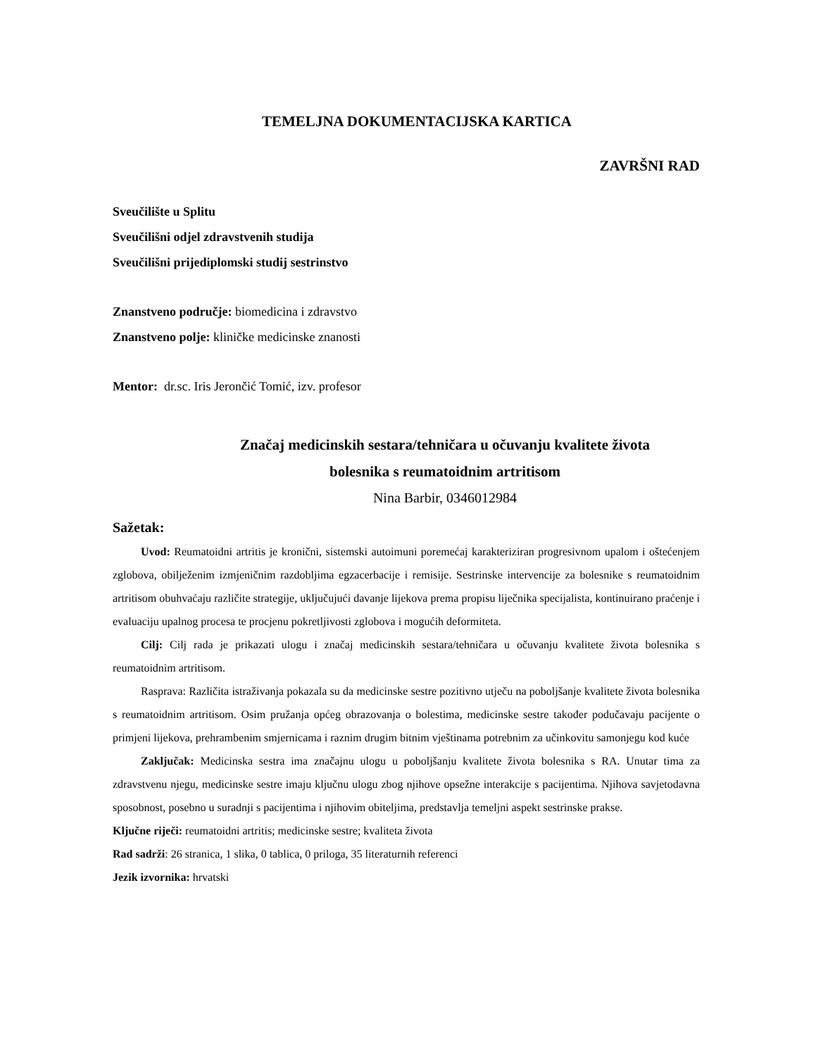TEMELJNA DOKUMENTACIJSKA KARTICA
ZAVRŠNI RAD
Sveučilište u Splitu
Sveučilišni odjel zdravstvenih studija
Sveučilišni prijediplomski studij sestrinstvo
Znanstveno područje: biomedicina i zdravstvo
Znanstveno polje: kliničke medicinske znanosti
Mentor: dr.sc. Iris Jerončić Tomić, izv. profesor
Značaj medicinskih sestara/tehničara u očuvanju kvalitete života
bolesnika s reumatoidnim artritisom
Nina Barbir, 0346012984
Sažetak:
Uvod: Reumatoidni artritis je kronični, sistemski autoimuni poremećaj karakteriziran progresivnom upalom i oštećenjem zglobova, obilježenim izmjeničnim razdobljima egzacerbacije i remisije. Sestrinske intervencije za bolesnike s reumatoidnim artritisom obuhvaćaju različite strategije, uključujući davanje lijekova prema propisu liječnika specijalista, kontinuirano praćenje i evaluaciju upalnog procesa te procjenu pokretljivosti zglobova i mogućih deformiteta.
Cilj: Cilj rada je prikazati ulogu i značaj medicinskih sestara/tehničara u očuvanju kvalitete života bolesnika s reumatoidnim artritisom.
Rasprava: Različita istraživanja pokazala su da medicinske sestre pozitivno utječu na poboljšanje kvalitete života bolesnika s reumatoidnim artritisom. Osim pružanja općeg obrazovanja o bolestima, medicinske sestre također podučavaju pacijente o primjeni lijekova, prehrambenim smjernicama i raznim drugim bitnim vještinama potrebnim za učinkovitu samonjegu kod kuće
Zaključak: Medicinska sestra ima značajnu ulogu u poboljšanju kvalitete života bolesnika s RA. Unutar tima za zdravstvenu njegu, medicinske sestre imaju ključnu ulogu zbog njihove opsežne interakcije s pacijentima. Njihova savjetodavna sposobnost, posebno u suradnji s pacijentima i njihovim obiteljima, predstavlja temeljni aspekt sestrinske prakse.
Ključne riječi: reumatoidni artritis; medicinske sestre; kvaliteta života
Rad sadrži: 26 stranica, 1 slika, 0 tablica, 0 priloga, 35 literaturnih referenci
Jezik izvornika: hrvatski